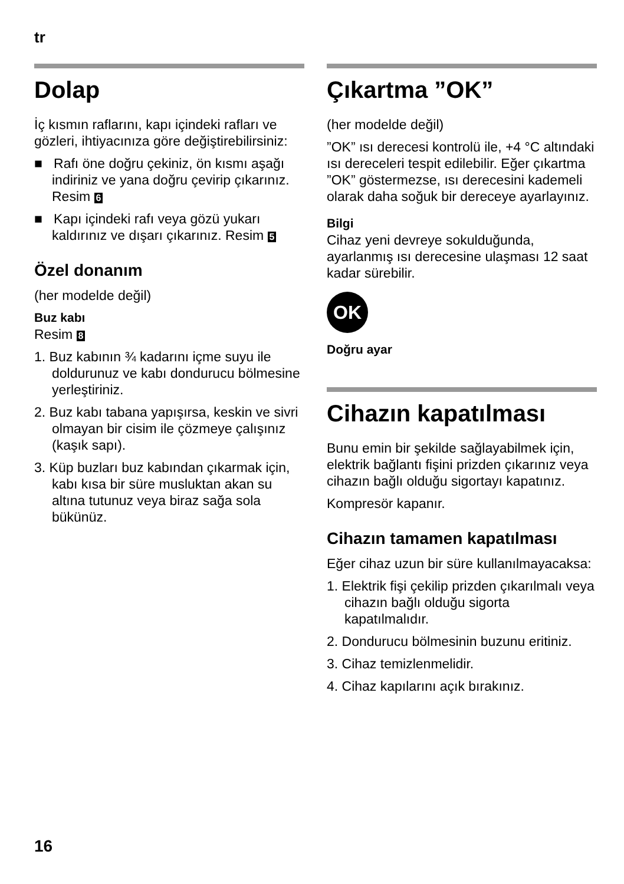tr
Dolap
İç kısmın raflarını, kapı içindeki rafları ve gözleri, ihtiyacınıza göre değiştirebilirsiniz:
■ Rafı öne doğru çekiniz, ön kısmı aşağı indiriniz ve yana doğru çevirip çıkarınız. Resim 6
■ Kapı içindeki rafı veya gözü yukarı kaldırınız ve dışarı çıkarınız. Resim 5
Özel donanım
(her modelde değil)
Buz kabı
Resim 8
1. Buz kabının ¾ kadarını içme suyu ile doldurunuz ve kabı dondurucu bölmesine yerleştiriniz.
2. Buz kabı tabana yapışırsa, keskin ve sivri olmayan bir cisim ile çözmeye çalışınız (kaşık sapı).
3. Küp buzları buz kabından çıkarmak için, kabı kısa bir süre musluktan akan su altına tutunuz veya biraz sağa sola bükünüz.
Çıkartma ”OK”
(her modelde değil)
”OK” ısı derecesi kontrolü ile, +4 °C altındaki ısı dereceleri tespit edilebilir. Eğer çıkartma ”OK” göstermezse, ısı derecesini kademeli olarak daha soğuk bir dereceye ayarlayınız.
Bilgi
Cihaz yeni devreye sokulduğunda, ayarlanmış ısı derecesine ulaşması 12 saat kadar sürebilir.
OK
Doğru ayar
Cihazın kapatılması
Bunu emin bir şekilde sağlayabilmek için, elektrik bağlantı fişini prizden çıkarınız veya cihazın bağlı olduğu sigortayı kapatınız.
Kompresör kapanır.
Cihazın tamamen kapatılması
Eğer cihaz uzun bir süre kullanılmayacaksa:
1. Elektrik fişi çekilip prizden çıkarılmalı veya cihazın bağlı olduğu sigorta kapatılmalıdır.
2. Dondurucu bölmesinin buzunu eritiniz.
3. Cihaz temizlenmelidir.
4. Cihaz kapılarını açık bırakınız.
16